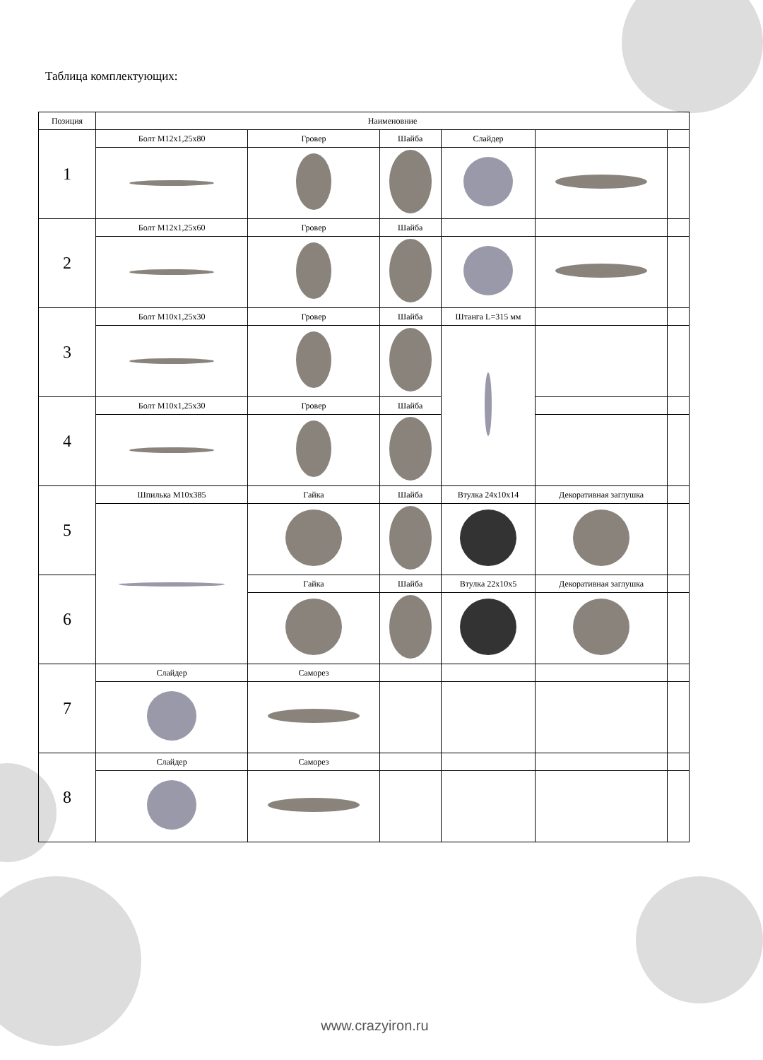Таблица комплектующих:
| Позиция | Наименовние | | | | | |
| 1 | Болт М12х1,25х80 | Гровер | Шайба | Слайдер | | |
| 2 | Болт М12х1,25х60 | Гровер | Шайба | | | |
| 3 | Болт М10х1,25х30 | Гровер | Шайба | Штанга L=315 мм | | |
| 4 | Болт М10х1,25х30 | Гровер | Шайба | | | |
| 5 | Шпилька М10х385 | Гайка | Шайба | Втулка 24х10х14 | Декоративная заглушка | |
| 6 | | Гайка | Шайба | Втулка 22х10х5 | Декоративная заглушка | |
| 7 | Слайдер | Саморез | | | | |
| 8 | Слайдер | Саморез | | | | |
www.crazyiron.ru